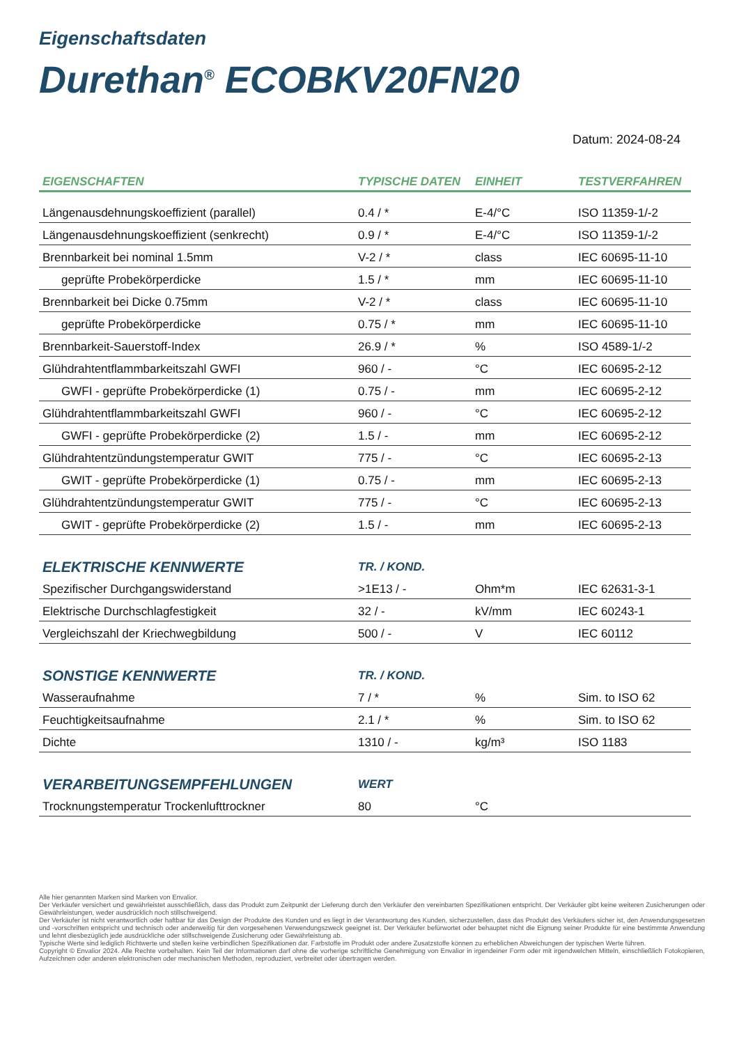Eigenschaftsdaten
Durethan<sup>®</sup> ECOBKV20FN20
Datum: 2024-08-24
| EIGENSCHAFTEN | TYPISCHE DATEN | EINHEIT | TESTVERFAHREN |
| --- | --- | --- | --- |
| Längenausdehnungskoeffizient (parallel) | 0.4 / * | E-4/°C | ISO 11359-1/-2 |
| Längenausdehnungskoeffizient (senkrecht) | 0.9 / * | E-4/°C | ISO 11359-1/-2 |
| Brennbarkeit bei nominal 1.5mm | V-2 / * | class | IEC 60695-11-10 |
| geprüfte Probekörperdicke | 1.5 / * | mm | IEC 60695-11-10 |
| Brennbarkeit bei Dicke 0.75mm | V-2 / * | class | IEC 60695-11-10 |
| geprüfte Probekörperdicke | 0.75 / * | mm | IEC 60695-11-10 |
| Brennbarkeit-Sauerstoff-Index | 26.9 / * | % | ISO 4589-1/-2 |
| Glühdrahtentflammbarkeitszahl GWFI | 960 / - | °C | IEC 60695-2-12 |
| GWFI - geprüfte Probekörperdicke (1) | 0.75 / - | mm | IEC 60695-2-12 |
| Glühdrahtentflammbarkeitszahl GWFI | 960 / - | °C | IEC 60695-2-12 |
| GWFI - geprüfte Probekörperdicke (2) | 1.5 / - | mm | IEC 60695-2-12 |
| Glühdrahtentzündungstemperatur GWIT | 775 / - | °C | IEC 60695-2-13 |
| GWIT - geprüfte Probekörperdicke (1) | 0.75 / - | mm | IEC 60695-2-13 |
| Glühdrahtentzündungstemperatur GWIT | 775 / - | °C | IEC 60695-2-13 |
| GWIT - geprüfte Probekörperdicke (2) | 1.5 / - | mm | IEC 60695-2-13 |
| ELEKTRISCHE KENNWERTE | TR. / KOND. | | |
| Spezifischer Durchgangswiderstand | >1E13 / - | Ohm*m | IEC 62631-3-1 |
| Elektrische Durchschlagfestigkeit | 32 / - | kV/mm | IEC 60243-1 |
| Vergleichszahl der Kriechwegbildung | 500 / - | V | IEC 60112 |
| SONSTIGE KENNWERTE | TR. / KOND. | | |
| Wasseraufnahme | 7 / * | % | Sim. to ISO 62 |
| Feuchtigkeitsaufnahme | 2.1 / * | % | Sim. to ISO 62 |
| Dichte | 1310 / - | kg/m³ | ISO 1183 |
| VERARBEITUNGSEMPFEHLUNGEN | WERT | | |
| Trocknungstemperatur Trockenlufttrockner | 80 | °C | |
Alle hier genannten Marken sind Marken von Envalior.
Der Verkäufer versichert und gewährleistet ausschließlich, dass das Produkt zum Zeitpunkt der Lieferung durch den Verkäufer den vereinbarten Spezifikationen entspricht. Der Verkäufer gibt keine weiteren Zusicherungen oder Gewährleistungen, weder ausdrücklich noch stillschweigend.
Der Verkäufer ist nicht verantwortlich oder haftbar für das Design der Produkte des Kunden und es liegt in der Verantwortung des Kunden, sicherzustellen, dass das Produkt des Verkäufers sicher ist, den Anwendungsgesetzen und -vorschriften entspricht und technisch oder anderweitig für den vorgesehenen Verwendungszweck geeignet ist. Der Verkäufer befürwortet oder behauptet nicht die Eignung seiner Produkte für eine bestimmte Anwendung und lehnt diesbezüglich jede ausdrückliche oder stillschweigende Zusicherung oder Gewährleistung ab.
Typische Werte sind lediglich Richtwerte und stellen keine verbindlichen Spezifikationen dar. Farbstoffe im Produkt oder andere Zusatzstoffe können zu erheblichen Abweichungen der typischen Werte führen.
Copyright © Envalior 2024. Alle Rechte vorbehalten. Kein Teil der Informationen darf ohne die vorherige schriftliche Genehmigung von Envalior in irgendeiner Form oder mit irgendwelchen Mitteln, einschließlich Fotokopieren, Aufzeichnen oder anderen elektronischen oder mechanischen Methoden, reproduziert, verbreitet oder übertragen werden.